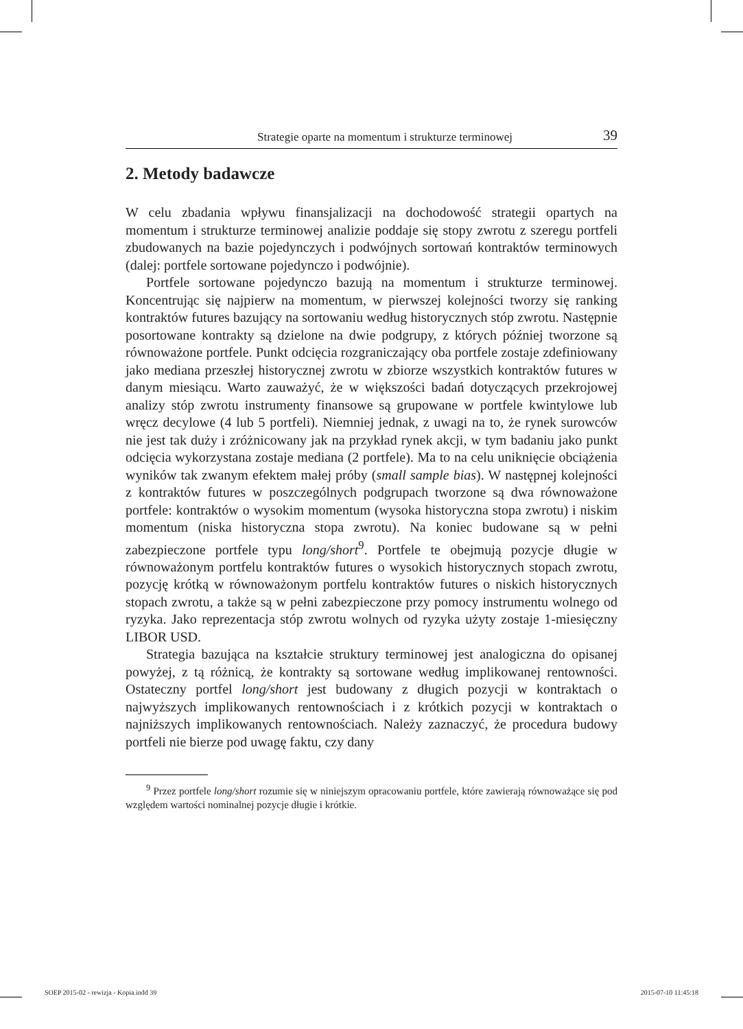Strategie oparte na momentum i strukturze terminowej 39
2. Metody badawcze
W celu zbadania wpływu finansjalizacji na dochodowość strategii opartych na momentum i strukturze terminowej analizie poddaje się stopy zwrotu z szeregu portfeli zbudowanych na bazie pojedynczych i podwójnych sortowań kontraktów terminowych (dalej: portfele sortowane pojedynczo i podwójnie).
Portfele sortowane pojedynczo bazują na momentum i strukturze terminowej. Koncentrując się najpierw na momentum, w pierwszej kolejności tworzy się ranking kontraktów futures bazujący na sortowaniu według historycznych stóp zwrotu. Następnie posortowane kontrakty są dzielone na dwie podgrupy, z których później tworzone są równoważone portfele. Punkt odcięcia rozgraniczający oba portfele zostaje zdefiniowany jako mediana przeszłej historycznej zwrotu w zbiorze wszystkich kontraktów futures w danym miesiącu. Warto zauważyć, że w większości badań dotyczących przekrojowej analizy stóp zwrotu instrumenty finansowe są grupowane w portfele kwintylowe lub wręcz decylowe (4 lub 5 portfeli). Niemniej jednak, z uwagi na to, że rynek surowców nie jest tak duży i zróżnicowany jak na przykład rynek akcji, w tym badaniu jako punkt odcięcia wykorzystana zostaje mediana (2 portfele). Ma to na celu uniknięcie obciążenia wyników tak zwanym efektem małej próby (small sample bias). W następnej kolejności z kontraktów futures w poszczególnych podgrupach tworzone są dwa równoważone portfele: kontraktów o wysokim momentum (wysoka historyczna stopa zwrotu) i niskim momentum (niska historyczna stopa zwrotu). Na koniec budowane są w pełni zabezpieczone portfele typu long/short<sup>9</sup>. Portfele te obejmują pozycje długie w równoważonym portfelu kontraktów futures o wysokich historycznych stopach zwrotu, pozycję krótką w równoważonym portfelu kontraktów futures o niskich historycznych stopach zwrotu, a także są w pełni zabezpieczone przy pomocy instrumentu wolnego od ryzyka. Jako reprezentacja stóp zwrotu wolnych od ryzyka użyty zostaje 1-miesięczny LIBOR USD.
Strategia bazująca na kształcie struktury terminowej jest analogiczna do opisanej powyżej, z tą różnicą, że kontrakty są sortowane według implikowanej rentowności. Ostateczny portfel long/short jest budowany z długich pozycji w kontraktach o najwyższych implikowanych rentownościach i z krótkich pozycji w kontraktach o najniższych implikowanych rentownościach. Należy zaznaczyć, że procedura budowy portfeli nie bierze pod uwagę faktu, czy dany
<sup>9</sup> Przez portfele long/short rozumie się w niniejszym opracowaniu portfele, które zawierają równoważące się pod względem wartości nominalnej pozycje długie i krótkie.
SOEP 2015-02 - rewizja - Kopia.indd 39 2015-07-10 11:45:18